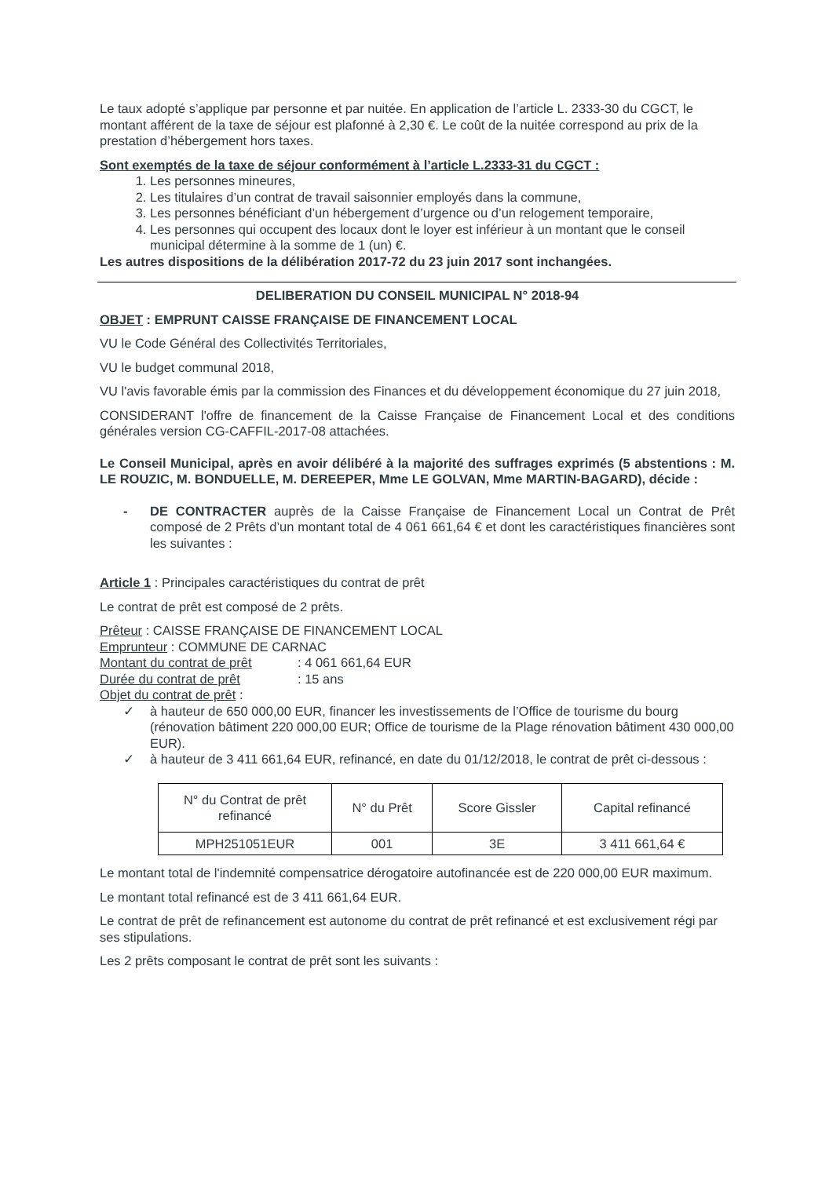Le taux adopté s’applique par personne et par nuitée. En application de l’article L. 2333-30 du CGCT, le montant afférent de la taxe de séjour est plafonné à 2,30 €. Le coût de la nuitée correspond au prix de la prestation d’hébergement hors taxes.
Sont exemptés de la taxe de séjour conformément à l’article L.2333-31 du CGCT :
1. Les personnes mineures,
2. Les titulaires d’un contrat de travail saisonnier employés dans la commune,
3. Les personnes bénéficiant d’un hébergement d’urgence ou d’un relogement temporaire,
4. Les personnes qui occupent des locaux dont le loyer est inférieur à un montant que le conseil municipal détermine à la somme de 1 (un) €.
Les autres dispositions de la délibération 2017-72 du 23 juin 2017 sont inchangées.
DELIBERATION DU CONSEIL MUNICIPAL N° 2018-94
OBJET : EMPRUNT CAISSE FRANÇAISE DE FINANCEMENT LOCAL
VU le Code Général des Collectivités Territoriales,
VU le budget communal 2018,
VU l'avis favorable émis par la commission des Finances et du développement économique du 27 juin 2018,
CONSIDERANT l'offre de financement de la Caisse Française de Financement Local et des conditions générales version CG-CAFFIL-2017-08 attachées.
Le Conseil Municipal, après en avoir délibéré à la majorité des suffrages exprimés (5 abstentions : M. LE ROUZIC, M. BONDUELLE, M. DEREEPER, Mme LE GOLVAN, Mme MARTIN-BAGARD), décide :
- DE CONTRACTER auprès de la Caisse Française de Financement Local un Contrat de Prêt composé de 2 Prêts d’un montant total de 4 061 661,64 € et dont les caractéristiques financières sont les suivantes :
Article 1 : Principales caractéristiques du contrat de prêt
Le contrat de prêt est composé de 2 prêts.
Prêteur : CAISSE FRANÇAISE DE FINANCEMENT LOCAL
Emprunteur : COMMUNE DE CARNAC
Montant du contrat de prêt: 4 061 661,64 EUR
Durée du contrat de prêt: 15 ans
Objet du contrat de prêt :
✓ à hauteur de 650 000,00 EUR, financer les investissements de l’Office de tourisme du bourg (rénovation bâtiment 220 000,00 EUR; Office de tourisme de la Plage rénovation bâtiment 430 000,00 EUR).
✓ à hauteur de 3 411 661,64 EUR, refinancé, en date du 01/12/2018, le contrat de prêt ci-dessous :
| N° du Contrat de prêt refinancé | N° du Prêt | Score Gissler | Capital refinancé |
| --- | --- | --- | --- |
| MPH251051EUR | 001 | 3E | 3 411 661,64 € |
Le montant total de l'indemnité compensatrice dérogatoire autofinancée est de 220 000,00 EUR maximum.
Le montant total refinancé est de 3 411 661,64 EUR.
Le contrat de prêt de refinancement est autonome du contrat de prêt refinancé et est exclusivement régi par ses stipulations.
Les 2 prêts composant le contrat de prêt sont les suivants :